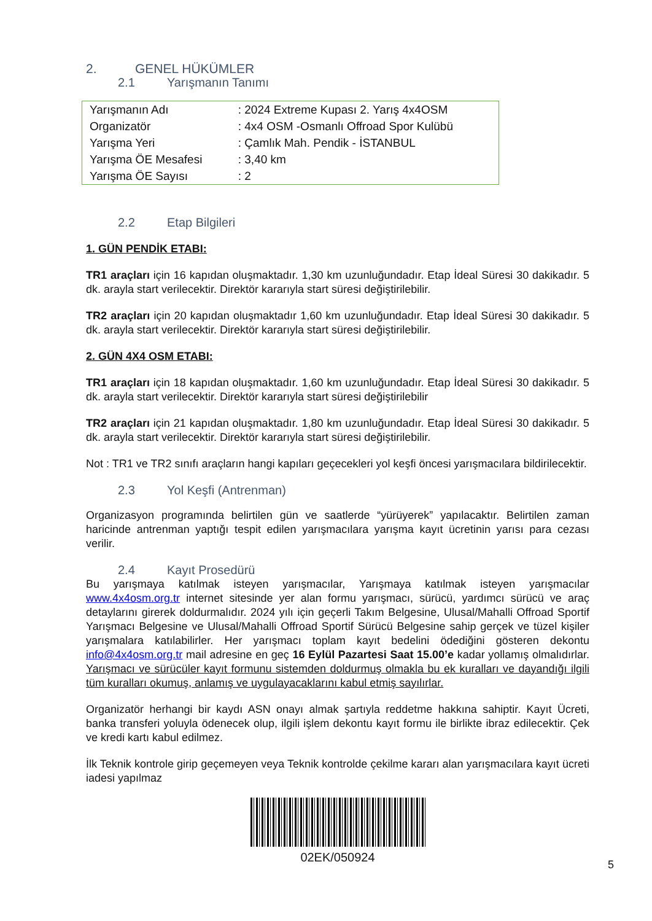2. GENEL HÜKÜMLER
2.1 Yarışmanın Tanımı
| Yarışmanın Adı | : 2024 Extreme Kupası 2. Yarış 4x4OSM |
| Organizatör | : 4x4 OSM -Osmanlı Offroad Spor Kulübü |
| Yarışma Yeri | : Çamlık Mah. Pendik - İSTANBUL |
| Yarışma ÖE Mesafesi | : 3,40 km |
| Yarışma ÖE Sayısı | : 2 |
2.2 Etap Bilgileri
1. GÜN PENDİK ETABI:
TR1 araçları için 16 kapıdan oluşmaktadır. 1,30 km uzunluğundadır. Etap İdeal Süresi 30 dakikadır. 5 dk. arayla start verilecektir. Direktör kararıyla start süresi değiştirilebilir.
TR2 araçları için 20 kapıdan oluşmaktadır 1,60 km uzunluğundadır. Etap İdeal Süresi 30 dakikadır. 5 dk. arayla start verilecektir. Direktör kararıyla start süresi değiştirilebilir.
2. GÜN 4X4 OSM ETABI:
TR1 araçları için 18 kapıdan oluşmaktadır. 1,60 km uzunluğundadır. Etap İdeal Süresi 30 dakikadır. 5 dk. arayla start verilecektir. Direktör kararıyla start süresi değiştirilebilir
TR2 araçları için 21 kapıdan oluşmaktadır. 1,80 km uzunluğundadır. Etap İdeal Süresi 30 dakikadır. 5 dk. arayla start verilecektir. Direktör kararıyla start süresi değiştirilebilir.
Not : TR1 ve TR2 sınıfı araçların hangi kapıları geçecekleri yol keşfi öncesi yarışmacılara bildirilecektir.
2.3 Yol Keşfi (Antrenman)
Organizasyon programında belirtilen gün ve saatlerde “yürüyerek” yapılacaktır. Belirtilen zaman haricinde antrenman yaptığı tespit edilen yarışmacılara yarışma kayıt ücretinin yarısı para cezası verilir.
2.4 Kayıt Prosedürü
Bu yarışmaya katılmak isteyen yarışmacılar, Yarışmaya katılmak isteyen yarışmacılar www.4x4osm.org.tr internet sitesinde yer alan formu yarışmacı, sürücü, yardımcı sürücü ve araç detaylarını girerek doldurmalıdır. 2024 yılı için geçerli Takım Belgesine, Ulusal/Mahalli Offroad Sportif Yarışmacı Belgesine ve Ulusal/Mahalli Offroad Sportif Sürücü Belgesine sahip gerçek ve tüzel kişiler yarışmalara katılabilirler. Her yarışmacı toplam kayıt bedelini ödediğini gösteren dekontu info@4x4osm.org.tr mail adresine en geç 16 Eylül Pazartesi Saat 15.00’e kadar yollamış olmalıdırlar. Yarışmacı ve sürücüler kayıt formunu sistemden doldurmuş olmakla bu ek kuralları ve dayandığı ilgili tüm kuralları okumuş, anlamış ve uygulayacaklarını kabul etmiş sayılırlar.
Organizatör herhangi bir kaydı ASN onayı almak şartıyla reddetme hakkına sahiptir. Kayıt Ücreti, banka transferi yoluyla ödenecek olup, ilgili işlem dekontu kayıt formu ile birlikte ibraz edilecektir. Çek ve kredi kartı kabul edilmez.
İlk Teknik kontrole girip geçemeyen veya Teknik kontrolde çekilme kararı alan yarışmacılara kayıt ücreti iadesi yapılmaz
02EK/050924
5